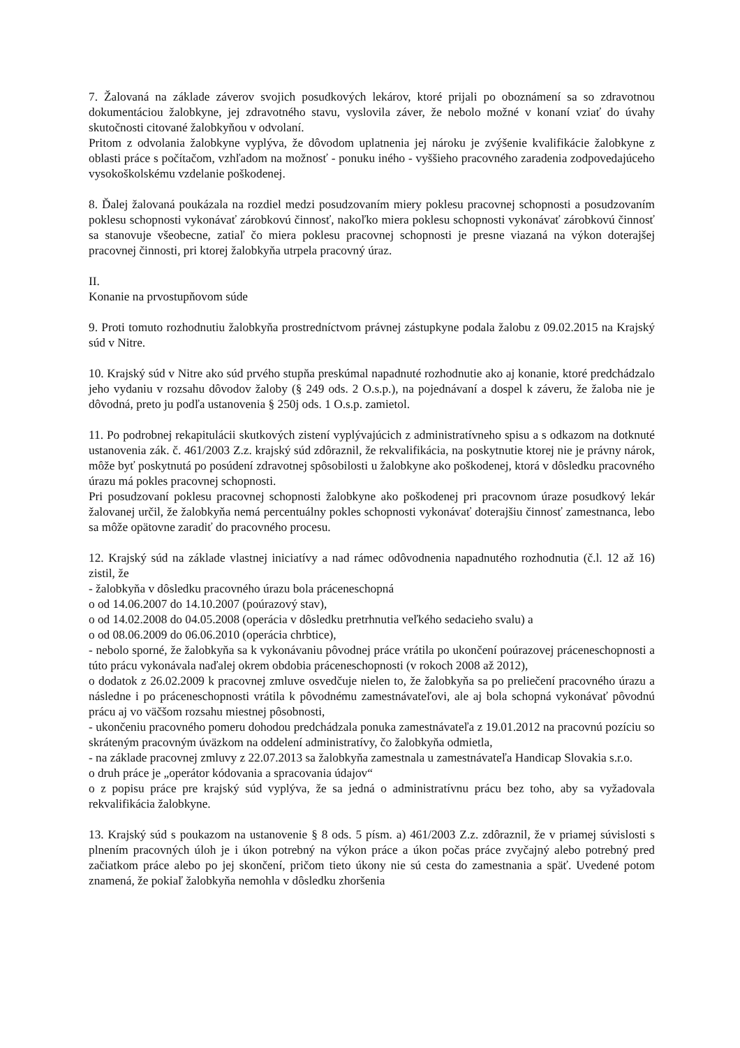7. Žalovaná na základe záverov svojich posudkových lekárov, ktoré prijali po oboznámení sa so zdravotnou dokumentáciou žalobkyne, jej zdravotného stavu, vyslovila záver, že nebolo možné v konaní vziať do úvahy skutočnosti citované žalobkyňou v odvolaní.
Pritom z odvolania žalobkyne vyplýva, že dôvodom uplatnenia jej nároku je zvýšenie kvalifikácie žalobkyne z oblasti práce s počítačom, vzhľadom na možnosť - ponuku iného - vyššieho pracovného zaradenia zodpovedajúceho vysokoškolskému vzdelanie poškodenej.
8. Ďalej žalovaná poukázala na rozdiel medzi posudzovaním miery poklesu pracovnej schopnosti a posudzovaním poklesu schopnosti vykonávať zárobkovú činnosť, nakoľko miera poklesu schopnosti vykonávať zárobkovú činnosť sa stanovuje všeobecne, zatiaľ čo miera poklesu pracovnej schopnosti je presne viazaná na výkon doterajšej pracovnej činnosti, pri ktorej žalobkyňa utrpela pracovný úraz.
II.
Konanie na prvostupňovom súde
9. Proti tomuto rozhodnutiu žalobkyňa prostredníctvom právnej zástupkyne podala žalobu z 09.02.2015 na Krajský súd v Nitre.
10. Krajský súd v Nitre ako súd prvého stupňa preskúmal napadnuté rozhodnutie ako aj konanie, ktoré predchádzalo jeho vydaniu v rozsahu dôvodov žaloby (§ 249 ods. 2 O.s.p.), na pojednávaní a dospel k záveru, že žaloba nie je dôvodná, preto ju podľa ustanovenia § 250j ods. 1 O.s.p. zamietol.
11. Po podrobnej rekapitulácii skutkových zistení vyplývajúcich z administratívneho spisu a s odkazom na dotknuté ustanovenia zák. č. 461/2003 Z.z. krajský súd zdôraznil, že rekvalifikácia, na poskytnutie ktorej nie je právny nárok, môže byť poskytnutá po posúdení zdravotnej spôsobilosti u žalobkyne ako poškodenej, ktorá v dôsledku pracovného úrazu má pokles pracovnej schopnosti.
Pri posudzovaní poklesu pracovnej schopnosti žalobkyne ako poškodenej pri pracovnom úraze posudkový lekár žalovanej určil, že žalobkyňa nemá percentuálny pokles schopnosti vykonávať doterajšiu činnosť zamestnanca, lebo sa môže opätovne zaradiť do pracovného procesu.
12. Krajský súd na základe vlastnej iniciatívy a nad rámec odôvodnenia napadnutého rozhodnutia (č.l. 12 až 16) zistil, že
- žalobkyňa v dôsledku pracovného úrazu bola práceneschopná
o od 14.06.2007 do 14.10.2007 (poúrazový stav),
o od 14.02.2008 do 04.05.2008 (operácia v dôsledku pretrhnutia veľkého sedacieho svalu) a
o od 08.06.2009 do 06.06.2010 (operácia chrbtice),
- nebolo sporné, že žalobkyňa sa k vykonávaniu pôvodnej práce vrátila po ukončení poúrazovej práceneschopnosti a túto prácu vykonávala naďalej okrem obdobia práceneschopnosti (v rokoch 2008 až 2012),
o dodatok z 26.02.2009 k pracovnej zmluve osvedčuje nielen to, že žalobkyňa sa po preliečení pracovného úrazu a následne i po práceneschopnosti vrátila k pôvodnému zamestnávateľovi, ale aj bola schopná vykonávať pôvodnú prácu aj vo väčšom rozsahu miestnej pôsobnosti,
- ukončeniu pracovného pomeru dohodou predchádzala ponuka zamestnávateľa z 19.01.2012 na pracovnú pozíciu so skráteným pracovným úväzkom na oddelení administratívy, čo žalobkyňa odmietla,
- na základe pracovnej zmluvy z 22.07.2013 sa žalobkyňa zamestnala u zamestnávateľa Handicap Slovakia s.r.o.
o druh práce je „operátor kódovania a spracovania údajov“
o z popisu práce pre krajský súd vyplýva, že sa jedná o administratívnu prácu bez toho, aby sa vyžadovala rekvalifikácia žalobkyne.
13. Krajský súd s poukazom na ustanovenie § 8 ods. 5 písm. a) 461/2003 Z.z. zdôraznil, že v priamej súvislosti s plnením pracovných úloh je i úkon potrebný na výkon práce a úkon počas práce zvyčajný alebo potrebný pred začiatkom práce alebo po jej skončení, pričom tieto úkony nie sú cesta do zamestnania a späť. Uvedené potom znamená, že pokiaľ žalobkyňa nemohla v dôsledku zhoršenia